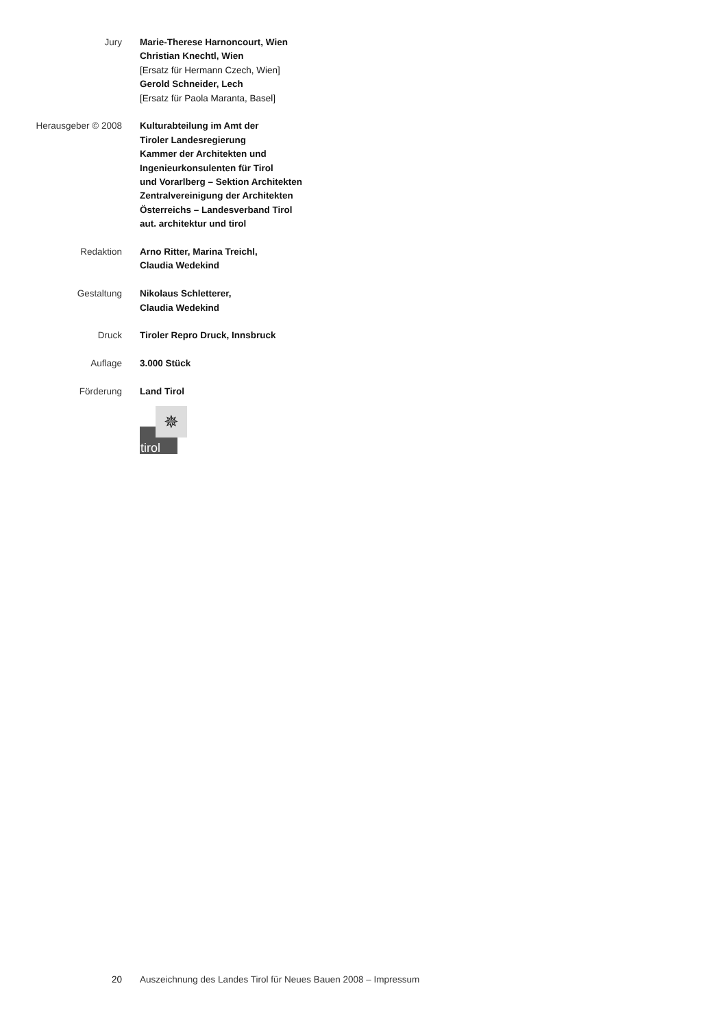Jury Marie-Therese Harnoncourt, Wien
Christian Knechtl, Wien
[Ersatz für Hermann Czech, Wien]
Gerold Schneider, Lech
[Ersatz für Paola Maranta, Basel]
Herausgeber © 2008 Kulturabteilung im Amt der
Tiroler Landesregierung
Kammer der Architekten und
Ingenieurkonsulenten für Tirol
und Vorarlberg – Sektion Architekten
Zentralvereinigung der Architekten
Österreichs – Landesverband Tirol
aut. architektur und tirol
Redaktion Arno Ritter, Marina Treichl,
Claudia Wedekind
Gestaltung Nikolaus Schletterer,
Claudia Wedekind
Druck Tiroler Repro Druck, Innsbruck
Auflage 3.000 Stück
Förderung Land Tirol
tirol
✵
20 Auszeichnung des Landes Tirol für Neues Bauen 2008 – Impressum